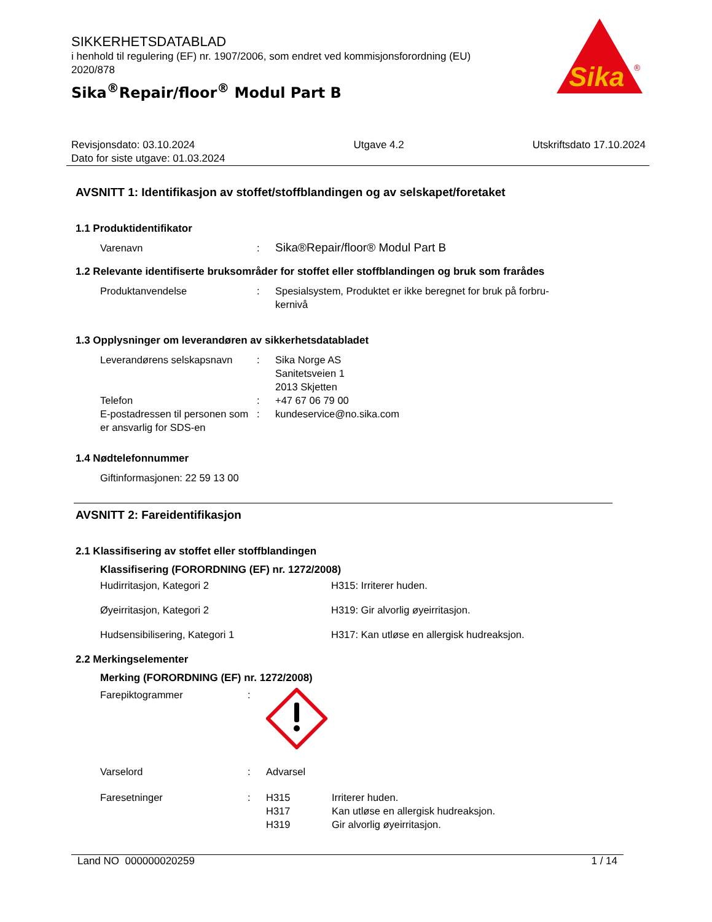SIKKERHETSDATABLAD
i henhold til regulering (EF) nr. 1907/2006, som endret ved kommisjonsforordning (EU) 2020/878
Sika<sup>®</sup>Repair/floor<sup>®</sup> Modul Part B
Sika
®
Revisjonsdato: 03.10.2024
Dato for siste utgave: 01.03.2024
Utgave 4.2 Utskriftsdato 17.10.2024
AVSNITT 1: Identifikasjon av stoffet/stoffblandingen og av selskapet/foretaket
1.1 Produktidentifikator
Varenavn :
Sika®Repair/floor® Modul Part B
1.2 Relevante identifiserte bruksområder for stoffet eller stoffblandingen og bruk som frarådes
Produktanvendelse : Spesialsystem, Produktet er ikke beregnet for bruk på forbru-
kernivå
1.3 Opplysninger om leverandøren av sikkerhetsdatabladet
Leverandørens selskapsnavn
: Sika Norge AS
Sanitetsveien 1
2013 Skjetten
Telefon : +47 67 06 79 00
E-postadressen til personen som er ansvarlig for SDS-en
: kundeservice@no.sika.com
1.4 Nødtelefonnummer
Giftinformasjonen: 22 59 13 00
AVSNITT 2: Fareidentifikasjon
2.1 Klassifisering av stoffet eller stoffblandingen
Klassifisering (FORORDNING (EF) nr. 1272/2008)
Hudirritasjon, Kategori 2 H315: Irriterer huden.
Øyeirritasjon, Kategori 2 H319: Gir alvorlig øyeirritasjon.
Hudsensibilisering, Kategori 1 H317: Kan utløse en allergisk hudreaksjon.
2.2 Merkingselementer
Merking (FORORDNING (EF) nr. 1272/2008)
Farepiktogrammer :
Varselord : Advarsel
Faresetninger : H315
H317
H319
Irriterer huden.
Kan utløse en allergisk hudreaksjon.
Gir alvorlig øyeirritasjon.
Land NO 000000020259 1 / 14